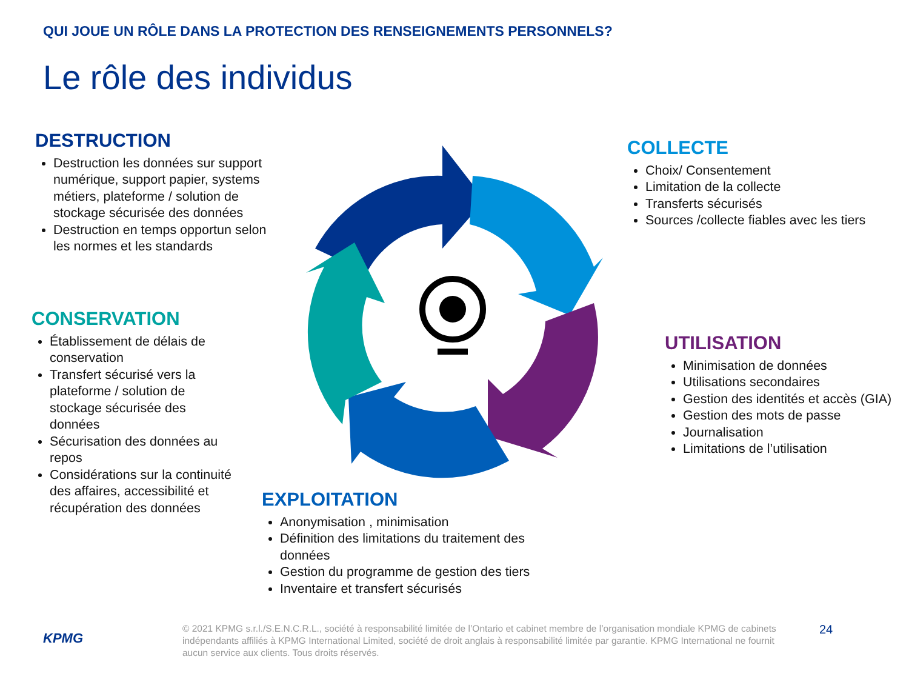QUI JOUE UN RÔLE DANS LA PROTECTION DES RENSEIGNEMENTS PERSONNELS?
Le rôle des individus
DESTRUCTION
Destruction les données sur support numérique, support papier, systems métiers, plateforme / solution de stockage sécurisée des données
Destruction en temps opportun selon les normes et les standards
COLLECTE
Choix/ Consentement
Limitation de la collecte
Transferts sécurisés
Sources /collecte fiables avec les tiers
CONSERVATION
Établissement de délais de conservation
Transfert sécurisé vers la plateforme / solution de stockage sécurisée des données
Sécurisation des données au repos
Considérations sur la continuité des affaires, accessibilité et récupération des données
UTILISATION
Minimisation de données
Utilisations secondaires
Gestion des identités et accès (GIA)
Gestion des mots de passe
Journalisation
Limitations de l’utilisation
EXPLOITATION
Anonymisation , minimisation
Définition des limitations du traitement des données
Gestion du programme de gestion des tiers
Inventaire et transfert sécurisés
KPMG
© 2021 KPMG s.r.l./S.E.N.C.R.L., société à responsabilité limitée de l’Ontario et cabinet membre de l’organisation mondiale KPMG de cabinets indépendants affiliés à KPMG International Limited, société de droit anglais à responsabilité limitée par garantie. KPMG International ne fournit aucun service aux clients. Tous droits réservés.
24